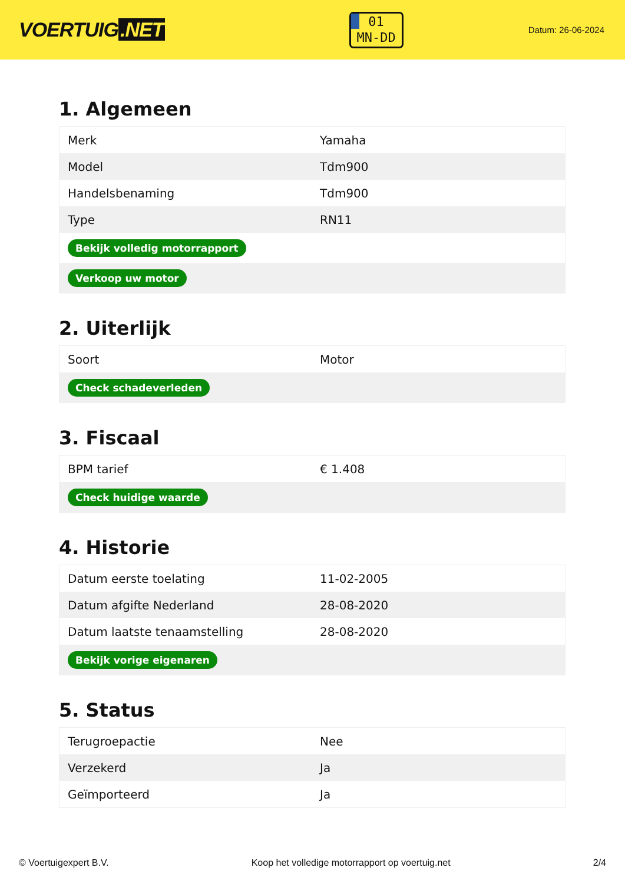VOERTUIG.NET
01
MN-DD
Datum: 26-06-2024
1. Algemeen
| Merk | Yamaha |
| Model | Tdm900 |
| Handelsbenaming | Tdm900 |
| Type | RN11 |
| Bekijk volledig motorrapport | |
| Verkoop uw motor | |
2. Uiterlijk
| Soort | Motor |
| Check schadeverleden | |
3. Fiscaal
| BPM tarief | € 1.408 |
| Check huidige waarde | |
4. Historie
| Datum eerste toelating | 11-02-2005 |
| Datum afgifte Nederland | 28-08-2020 |
| Datum laatste tenaamstelling | 28-08-2020 |
| Bekijk vorige eigenaren | |
5. Status
| Terugroepactie | Nee |
| Verzekerd | Ja |
| Geïmporteerd | Ja |
© Voertuigexpert B.V. Koop het volledige motorrapport op voertuig.net 2/4